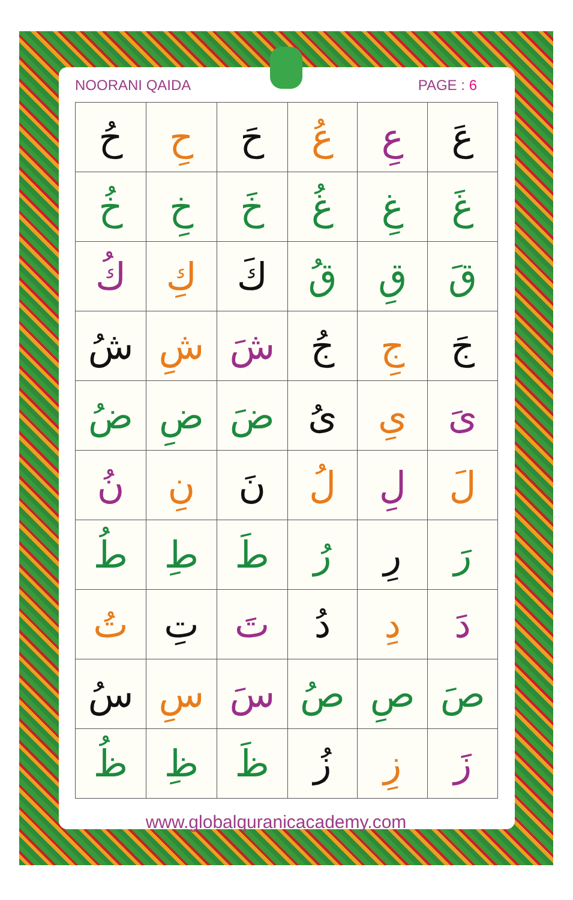NOORANI QAIDA PAGE : 6
| عَ | عِ | عُ | حَ | حِ | حُ |
| غَ | غِ | غُ | خَ | خِ | خُ |
| قَ | قِ | قُ | كَ | كِ | كُ |
| جَ | جِ | جُ | شَ | شِ | شُ |
| ىَ | ىِ | ىُ | ضَ | ضِ | ضُ |
| لَ | لِ | لُ | نَ | نِ | نُ |
| رَ | رِ | رُ | طَ | طِ | طُ |
| دَ | دِ | دُ | تَ | تِ | تُ |
| صَ | صِ | صُ | سَ | سِ | سُ |
| زَ | زِ | زُ | ظَ | ظِ | ظُ |
www.globalquranicacademy.com